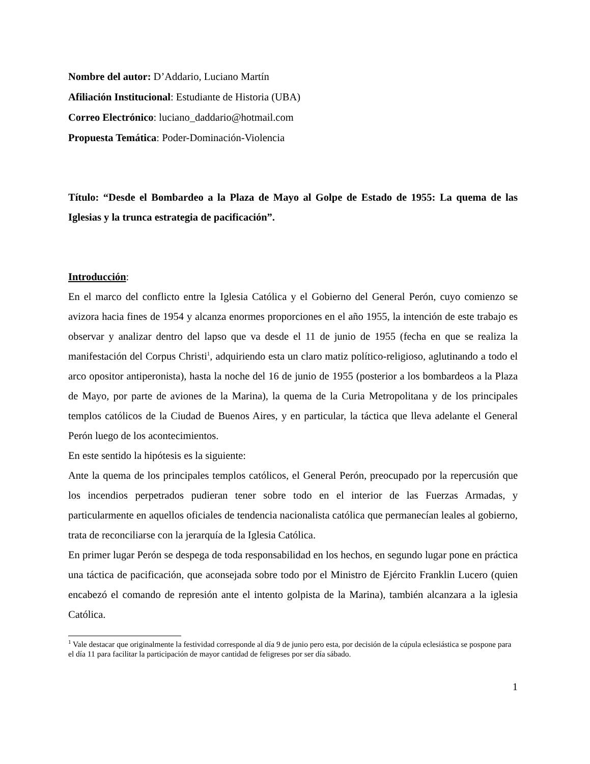Nombre del autor: D’Addario, Luciano Martín
Afiliación Institucional: Estudiante de Historia (UBA)
Correo Electrónico: luciano_daddario@hotmail.com
Propuesta Temática: Poder-Dominación-Violencia
Título: “Desde el Bombardeo a la Plaza de Mayo al Golpe de Estado de 1955: La quema de las Iglesias y la trunca estrategia de pacificación”.
Introducción:
En el marco del conflicto entre la Iglesia Católica y el Gobierno del General Perón, cuyo comienzo se avizora hacia fines de 1954 y alcanza enormes proporciones en el año 1955, la intención de este trabajo es observar y analizar dentro del lapso que va desde el 11 de junio de 1955 (fecha en que se realiza la manifestación del Corpus Christi<sup>1</sup>, adquiriendo esta un claro matiz político-religioso, aglutinando a todo el arco opositor antiperonista), hasta la noche del 16 de junio de 1955 (posterior a los bombardeos a la Plaza de Mayo, por parte de aviones de la Marina), la quema de la Curia Metropolitana y de los principales templos católicos de la Ciudad de Buenos Aires, y en particular, la táctica que lleva adelante el General Perón luego de los acontecimientos.
En este sentido la hipótesis es la siguiente:
Ante la quema de los principales templos católicos, el General Perón, preocupado por la repercusión que los incendios perpetrados pudieran tener sobre todo en el interior de las Fuerzas Armadas, y particularmente en aquellos oficiales de tendencia nacionalista católica que permanecían leales al gobierno, trata de reconciliarse con la jerarquía de la Iglesia Católica.
En primer lugar Perón se despega de toda responsabilidad en los hechos, en segundo lugar pone en práctica una táctica de pacificación, que aconsejada sobre todo por el Ministro de Ejército Franklin Lucero (quien encabezó el comando de represión ante el intento golpista de la Marina), también alcanzara a la iglesia Católica.
<sup>1</sup> Vale destacar que originalmente la festividad corresponde al día 9 de junio pero esta, por decisión de la cúpula eclesiástica se pospone para el día 11 para facilitar la participación de mayor cantidad de feligreses por ser día sábado.
1